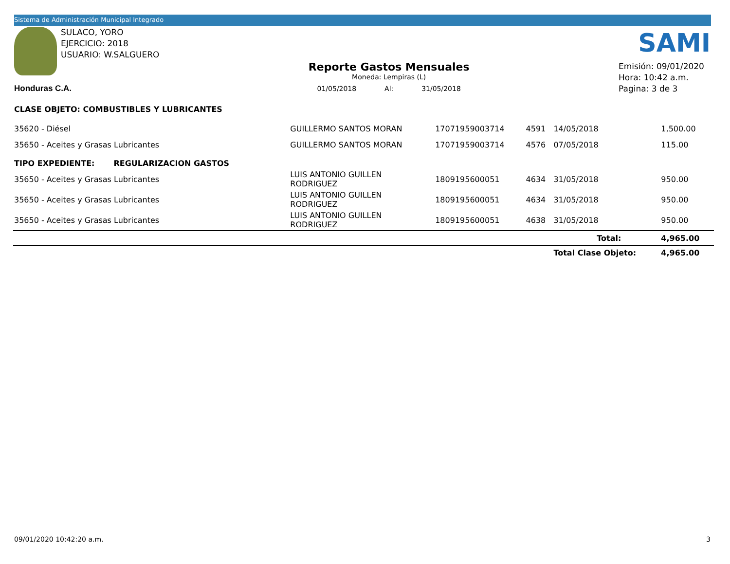Sistema de Administración Municipal Integrado
SAMI
SULACO, YORO
EJERCICIO: 2018
USUARIO: W.SALGUERO
Honduras C.A.
Reporte Gastos Mensuales
Moneda: Lempiras (L)
01/05/2018 Al: 31/05/2018
Emisión: 09/01/2020
Hora: 10:42 a.m.
Pagina: 3 de 3
| CLASE OBJETO: COMBUSTIBLES Y LUBRICANTES | | | | | | |
| 35620 - Diésel | GUILLERMO SANTOS MORAN | 17071959003714 | 4591 | 14/05/2018 | 1,500.00 | |
| 35650 - Aceites y Grasas Lubricantes | GUILLERMO SANTOS MORAN | 17071959003714 | 4576 | 07/05/2018 | 115.00 | |
| TIPO EXPEDIENTE: REGULARIZACION GASTOS | | | | | | |
| 35650 - Aceites y Grasas Lubricantes | LUIS ANTONIO GUILLEN RODRIGUEZ | 1809195600051 | 4634 | 31/05/2018 | 950.00 | |
| 35650 - Aceites y Grasas Lubricantes | LUIS ANTONIO GUILLEN RODRIGUEZ | 1809195600051 | 4634 | 31/05/2018 | 950.00 | |
| 35650 - Aceites y Grasas Lubricantes | LUIS ANTONIO GUILLEN RODRIGUEZ | 1809195600051 | 4638 | 31/05/2018 | 950.00 | |
| | | | | Total: | 4,965.00 | |
| | | | | Total Clase Objeto: | 4,965.00 | |
09/01/2020 10:42:20 a.m. 3